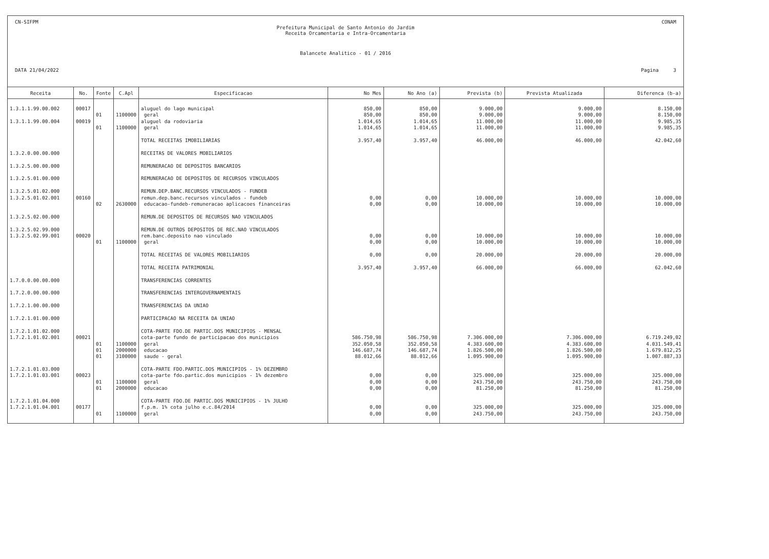CN-SIFPM CONAM
Prefeitura Municipal de Santo Antonio do Jardim
Receita Orcamentaria e Intra-Orcamentaria
Balancete Analitico - 01 / 2016
DATA 21/04/2022 Pagina 3
| Receita | No. | Fonte | C.Apl | Especificacao | No Mes | No Ano (a) | Prevista (b) | Prevista Atualizada | Diferenca (b-a) |
| --- | --- | --- | --- | --- | --- | --- | --- | --- | --- |
| 1.3.1.1.99.00.002 | 00017 | | | aluguel do lago municipal | 850,00 | 850,00 | 9.000,00 | 9.000,00 | 8.150,00 |
| | | 01 | 1100000 | geral | 850,00 | 850,00 | 9.000,00 | 9.000,00 | 8.150,00 |
| 1.3.1.1.99.00.004 | 00019 | | | aluguel da rodoviaria | 1.014,65 | 1.014,65 | 11.000,00 | 11.000,00 | 9.985,35 |
| | | 01 | 1100000 | geral | 1.014,65 | 1.014,65 | 11.000,00 | 11.000,00 | 9.985,35 |
| | | | | TOTAL RECEITAS IMOBILIARIAS | 3.957,40 | 3.957,40 | 46.000,00 | 46.000,00 | 42.042,60 |
| 1.3.2.0.00.00.000 | | | | RECEITAS DE VALORES MOBILIARIOS | | | | | |
| 1.3.2.5.00.00.000 | | | | REMUNERACAO DE DEPOSITOS BANCARIOS | | | | | |
| 1.3.2.5.01.00.000 | | | | REMUNERACAO DE DEPOSITOS DE RECURSOS VINCULADOS | | | | | |
| 1.3.2.5.01.02.000 | | | | REMUN.DEP.BANC.RECURSOS VINCULADOS - FUNDEB | | | | | |
| 1.3.2.5.01.02.001 | 00160 | | | remun.dep.banc.recursos vinculados - fundeb | 0,00 | 0,00 | 10.000,00 | 10.000,00 | 10.000,00 |
| | | 02 | 2630000 | educacao-fundeb-remuneracao aplicacoes financeiras | 0,00 | 0,00 | 10.000,00 | 10.000,00 | 10.000,00 |
| 1.3.2.5.02.00.000 | | | | REMUN.DE DEPOSITOS DE RECURSOS NAO VINCULADOS | | | | | |
| 1.3.2.5.02.99.000 | | | | REMUN.DE OUTROS DEPOSITOS DE REC.NAO VINCULADOS | | | | | |
| 1.3.2.5.02.99.001 | 00020 | | | rem.banc.deposito nao vinculado | 0,00 | 0,00 | 10.000,00 | 10.000,00 | 10.000,00 |
| | | 01 | 1100000 | geral | 0,00 | 0,00 | 10.000,00 | 10.000,00 | 10.000,00 |
| | | | | TOTAL RECEITAS DE VALORES MOBILIARIOS | 0,00 | 0,00 | 20.000,00 | 20.000,00 | 20.000,00 |
| | | | | TOTAL RECEITA PATRIMONIAL | 3.957,40 | 3.957,40 | 66.000,00 | 66.000,00 | 62.042,60 |
| 1.7.0.0.00.00.000 | | | | TRANSFERENCIAS CORRENTES | | | | | |
| 1.7.2.0.00.00.000 | | | | TRANSFERENCIAS INTERGOVERNAMENTAIS | | | | | |
| 1.7.2.1.00.00.000 | | | | TRANSFERENCIAS DA UNIAO | | | | | |
| 1.7.2.1.01.00.000 | | | | PARTICIPACAO NA RECEITA DA UNIAO | | | | | |
| 1.7.2.1.01.02.000 | | | | COTA-PARTE FDO.DE PARTIC.DOS MUNICIPIOS - MENSAL | | | | | |
| 1.7.2.1.01.02.001 | 00021 | | | cota-parte fundo de participacao dos municipios | 586.750,98 | 586.750,98 | 7.306.000,00 | 7.306.000,00 | 6.719.249,02 |
| | | 01 | 1100000 | geral | 352.050,58 | 352.050,58 | 4.383.600,00 | 4.383.600,00 | 4.031.549,41 |
| | | 01 | 2000000 | educacao | 146.687,74 | 146.687,74 | 1.826.500,00 | 1.826.500,00 | 1.679.812,25 |
| | | 01 | 3100000 | saude - geral | 88.012,66 | 88.012,66 | 1.095.900,00 | 1.095.900,00 | 1.007.887,33 |
| 1.7.2.1.01.03.000 | | | | COTA-PARTE FDO.PARTIC.DOS MUNICIPIOS - 1% DEZEMBRO | | | | | |
| 1.7.2.1.01.03.001 | 00023 | | | cota-parte fdo.partic.dos municipios - 1% dezembro | 0,00 | 0,00 | 325.000,00 | 325.000,00 | 325.000,00 |
| | | 01 | 1100000 | geral | 0,00 | 0,00 | 243.750,00 | 243.750,00 | 243.750,00 |
| | | 01 | 2000000 | educacao | 0,00 | 0,00 | 81.250,00 | 81.250,00 | 81.250,00 |
| 1.7.2.1.01.04.000 | | | | COTA-PARTE FDO.DE PARTIC.DOS MUNICIPIOS - 1% JULHO | | | | | |
| 1.7.2.1.01.04.001 | 00177 | | | f.p.m. 1% cota julho e.c.84/2014 | 0,00 | 0,00 | 325.000,00 | 325.000,00 | 325.000,00 |
| | | 01 | 1100000 | geral | 0,00 | 0,00 | 243.750,00 | 243.750,00 | 243.750,00 |